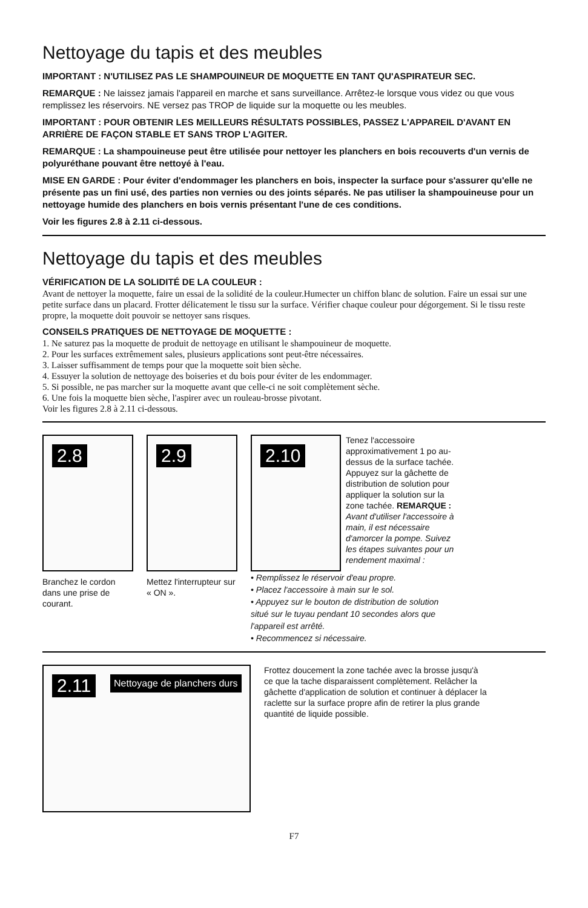Nettoyage du tapis et des meubles
IMPORTANT : N'UTILISEZ PAS LE SHAMPOUINEUR DE MOQUETTE EN TANT QU'ASPIRATEUR SEC.
REMARQUE : Ne laissez jamais l'appareil en marche et sans surveillance. Arrêtez-le lorsque vous videz ou que vous remplissez les réservoirs. NE versez pas TROP de liquide sur la moquette ou les meubles.
IMPORTANT : POUR OBTENIR LES MEILLEURS RÉSULTATS POSSIBLES, PASSEZ L'APPAREIL D'AVANT EN ARRIÈRE DE FAÇON STABLE ET SANS TROP L'AGITER.
REMARQUE : La shampouineuse peut être utilisée pour nettoyer les planchers en bois recouverts d'un vernis de polyuréthane pouvant être nettoyé à l'eau.
MISE EN GARDE : Pour éviter d'endommager les planchers en bois, inspecter la surface pour s'assurer qu'elle ne présente pas un fini usé, des parties non vernies ou des joints séparés. Ne pas utiliser la shampouineuse pour un nettoyage humide des planchers en bois vernis présentant l'une de ces conditions.
Voir les figures 2.8 à 2.11 ci-dessous.
Nettoyage du tapis et des meubles
VÉRIFICATION DE LA SOLIDITÉ DE LA COULEUR :
Avant de nettoyer la moquette, faire un essai de la solidité de la couleur.Humecter un chiffon blanc de solution. Faire un essai sur une petite surface dans un placard. Frotter délicatement le tissu sur la surface. Vérifier chaque couleur pour dégorgement. Si le tissu reste propre, la moquette doit pouvoir se nettoyer sans risques.
CONSEILS PRATIQUES DE NETTOYAGE DE MOQUETTE :
1. Ne saturez pas la moquette de produit de nettoyage en utilisant le shampouineur de moquette.
2. Pour les surfaces extrêmement sales, plusieurs applications sont peut-être nécessaires.
3. Laisser suffisamment de temps pour que la moquette soit bien sèche.
4. Essuyer la solution de nettoyage des boiseries et du bois pour éviter de les endommager.
5. Si possible, ne pas marcher sur la moquette avant que celle-ci ne soit complètement sèche.
6. Une fois la moquette bien sèche, l'aspirer avec un rouleau-brosse pivotant.
Voir les figures 2.8 à 2.11 ci-dessous.
2.8
Branchez le cordon dans une prise de courant.
2.9
Mettez l'interrupteur sur « ON ».
2.10
Tenez l'accessoire approximativement 1 po au-dessus de la surface tachée. Appuyez sur la gâchette de distribution de solution pour appliquer la solution sur la zone tachée. REMARQUE : Avant d'utiliser l'accessoire à main, il est nécessaire d'amorcer la pompe. Suivez les étapes suivantes pour un rendement maximal :
• Remplissez le réservoir d'eau propre.
• Placez l'accessoire à main sur le sol.
• Appuyez sur le bouton de distribution de solution situé sur le tuyau pendant 10 secondes alors que l'appareil est arrêté.
• Recommencez si nécessaire.
2.11 Nettoyage de planchers durs
Frottez doucement la zone tachée avec la brosse jusqu'à ce que la tache disparaissent complètement. Relâcher la gâchette d'application de solution et continuer à déplacer la raclette sur la surface propre afin de retirer la plus grande quantité de liquide possible.
F7